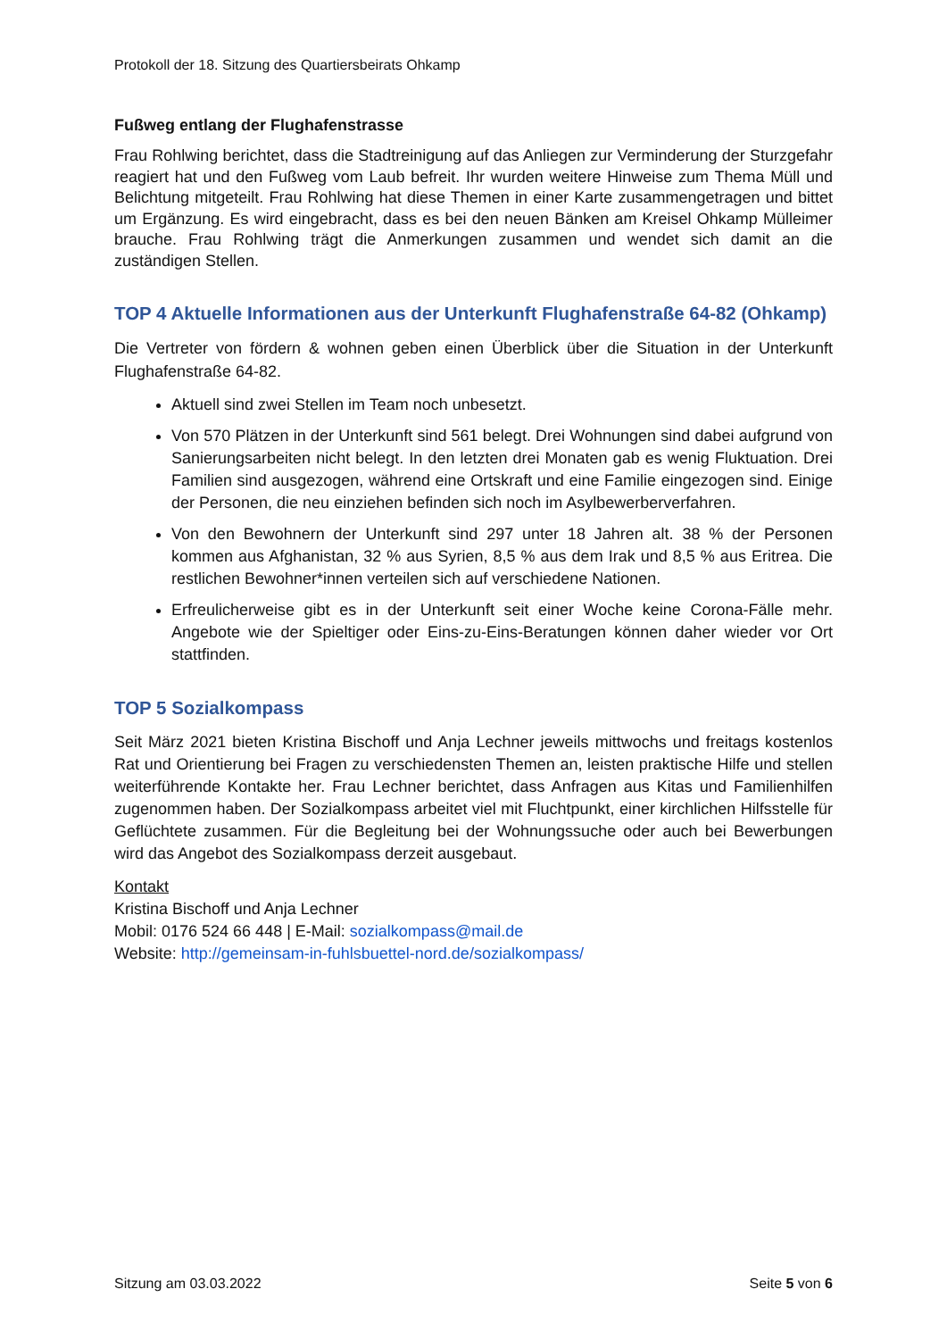Protokoll der 18. Sitzung des Quartiersbeirats Ohkamp
Fußweg entlang der Flughafenstrasse
Frau Rohlwing berichtet, dass die Stadtreinigung auf das Anliegen zur Verminderung der Sturzgefahr reagiert hat und den Fußweg vom Laub befreit. Ihr wurden weitere Hinweise zum Thema Müll und Belichtung mitgeteilt. Frau Rohlwing hat diese Themen in einer Karte zusammengetragen und bittet um Ergänzung. Es wird eingebracht, dass es bei den neuen Bänken am Kreisel Ohkamp Mülleimer brauche. Frau Rohlwing trägt die Anmerkungen zusammen und wendet sich damit an die zuständigen Stellen.
TOP 4 Aktuelle Informationen aus der Unterkunft Flughafenstraße 64-82 (Ohkamp)
Die Vertreter von fördern & wohnen geben einen Überblick über die Situation in der Unterkunft Flughafenstraße 64-82.
Aktuell sind zwei Stellen im Team noch unbesetzt.
Von 570 Plätzen in der Unterkunft sind 561 belegt. Drei Wohnungen sind dabei aufgrund von Sanierungsarbeiten nicht belegt. In den letzten drei Monaten gab es wenig Fluktuation. Drei Familien sind ausgezogen, während eine Ortskraft und eine Familie eingezogen sind. Einige der Personen, die neu einziehen befinden sich noch im Asylbewerberverfahren.
Von den Bewohnern der Unterkunft sind 297 unter 18 Jahren alt. 38 % der Personen kommen aus Afghanistan, 32 % aus Syrien, 8,5 % aus dem Irak und 8,5 % aus Eritrea. Die restlichen Bewohner*innen verteilen sich auf verschiedene Nationen.
Erfreulicherweise gibt es in der Unterkunft seit einer Woche keine Corona-Fälle mehr. Angebote wie der Spieltiger oder Eins-zu-Eins-Beratungen können daher wieder vor Ort stattfinden.
TOP 5 Sozialkompass
Seit März 2021 bieten Kristina Bischoff und Anja Lechner jeweils mittwochs und freitags kostenlos Rat und Orientierung bei Fragen zu verschiedensten Themen an, leisten praktische Hilfe und stellen weiterführende Kontakte her. Frau Lechner berichtet, dass Anfragen aus Kitas und Familienhilfen zugenommen haben. Der Sozialkompass arbeitet viel mit Fluchtpunkt, einer kirchlichen Hilfsstelle für Geflüchtete zusammen. Für die Begleitung bei der Wohnungssuche oder auch bei Bewerbungen wird das Angebot des Sozialkompass derzeit ausgebaut.
Kontakt
Kristina Bischoff und Anja Lechner
Mobil: 0176 524 66 448 | E-Mail: sozialkompass@mail.de
Website: http://gemeinsam-in-fuhlsbuettel-nord.de/sozialkompass/
Sitzung am 03.03.2022 Seite 5 von 6